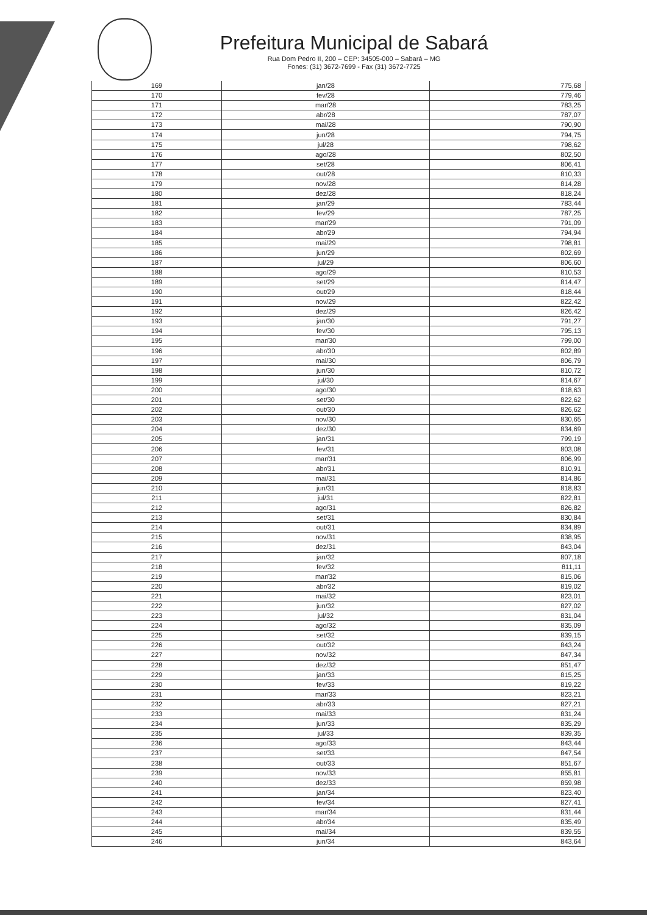Prefeitura Municipal de Sabará
Rua Dom Pedro II, 200 – CEP: 34505-000 – Sabará – MG
Fones: (31) 3672-7699 - Fax (31) 3672-7725
| 169 | jan/28 | 775,68 |
| 170 | fev/28 | 779,46 |
| 171 | mar/28 | 783,25 |
| 172 | abr/28 | 787,07 |
| 173 | mai/28 | 790,90 |
| 174 | jun/28 | 794,75 |
| 175 | jul/28 | 798,62 |
| 176 | ago/28 | 802,50 |
| 177 | set/28 | 806,41 |
| 178 | out/28 | 810,33 |
| 179 | nov/28 | 814,28 |
| 180 | dez/28 | 818,24 |
| 181 | jan/29 | 783,44 |
| 182 | fev/29 | 787,25 |
| 183 | mar/29 | 791,09 |
| 184 | abr/29 | 794,94 |
| 185 | mai/29 | 798,81 |
| 186 | jun/29 | 802,69 |
| 187 | jul/29 | 806,60 |
| 188 | ago/29 | 810,53 |
| 189 | set/29 | 814,47 |
| 190 | out/29 | 818,44 |
| 191 | nov/29 | 822,42 |
| 192 | dez/29 | 826,42 |
| 193 | jan/30 | 791,27 |
| 194 | fev/30 | 795,13 |
| 195 | mar/30 | 799,00 |
| 196 | abr/30 | 802,89 |
| 197 | mai/30 | 806,79 |
| 198 | jun/30 | 810,72 |
| 199 | jul/30 | 814,67 |
| 200 | ago/30 | 818,63 |
| 201 | set/30 | 822,62 |
| 202 | out/30 | 826,62 |
| 203 | nov/30 | 830,65 |
| 204 | dez/30 | 834,69 |
| 205 | jan/31 | 799,19 |
| 206 | fev/31 | 803,08 |
| 207 | mar/31 | 806,99 |
| 208 | abr/31 | 810,91 |
| 209 | mai/31 | 814,86 |
| 210 | jun/31 | 818,83 |
| 211 | jul/31 | 822,81 |
| 212 | ago/31 | 826,82 |
| 213 | set/31 | 830,84 |
| 214 | out/31 | 834,89 |
| 215 | nov/31 | 838,95 |
| 216 | dez/31 | 843,04 |
| 217 | jan/32 | 807,18 |
| 218 | fev/32 | 811,11 |
| 219 | mar/32 | 815,06 |
| 220 | abr/32 | 819,02 |
| 221 | mai/32 | 823,01 |
| 222 | jun/32 | 827,02 |
| 223 | jul/32 | 831,04 |
| 224 | ago/32 | 835,09 |
| 225 | set/32 | 839,15 |
| 226 | out/32 | 843,24 |
| 227 | nov/32 | 847,34 |
| 228 | dez/32 | 851,47 |
| 229 | jan/33 | 815,25 |
| 230 | fev/33 | 819,22 |
| 231 | mar/33 | 823,21 |
| 232 | abr/33 | 827,21 |
| 233 | mai/33 | 831,24 |
| 234 | jun/33 | 835,29 |
| 235 | jul/33 | 839,35 |
| 236 | ago/33 | 843,44 |
| 237 | set/33 | 847,54 |
| 238 | out/33 | 851,67 |
| 239 | nov/33 | 855,81 |
| 240 | dez/33 | 859,98 |
| 241 | jan/34 | 823,40 |
| 242 | fev/34 | 827,41 |
| 243 | mar/34 | 831,44 |
| 244 | abr/34 | 835,49 |
| 245 | mai/34 | 839,55 |
| 246 | jun/34 | 843,64 |